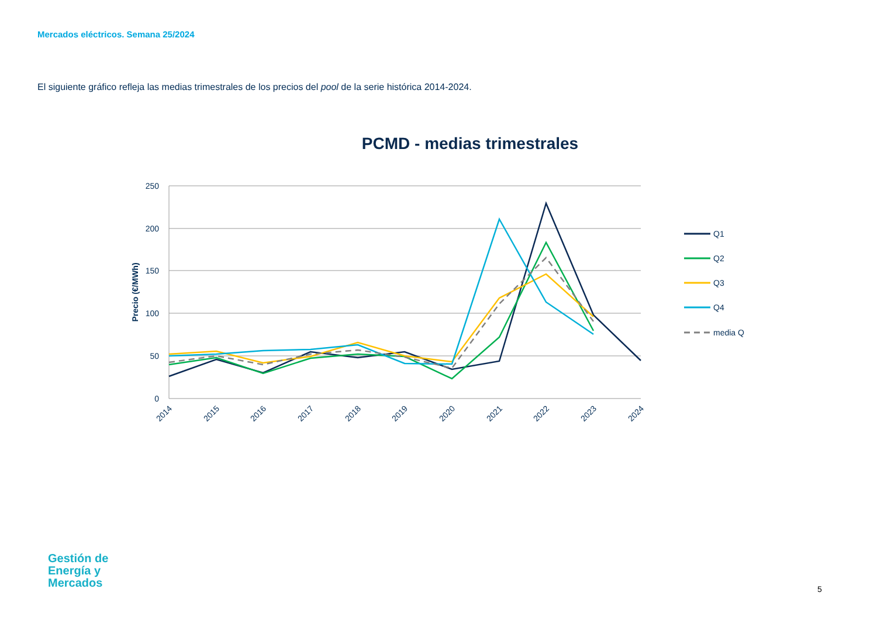Mercados eléctricos. Semana 25/2024
El siguiente gráfico refleja las medias trimestrales de los precios del pool de la serie histórica 2014-2024.
PCMD - medias trimestrales
250
200
150
100
50
0
Precio (€/MWh)
2014
2015
2016
2017
2018
2019
2020
2021
2022
2023
2024
Q1
Q2
Q3
Q4
media Q
Gestión de
Energía y
Mercados
5